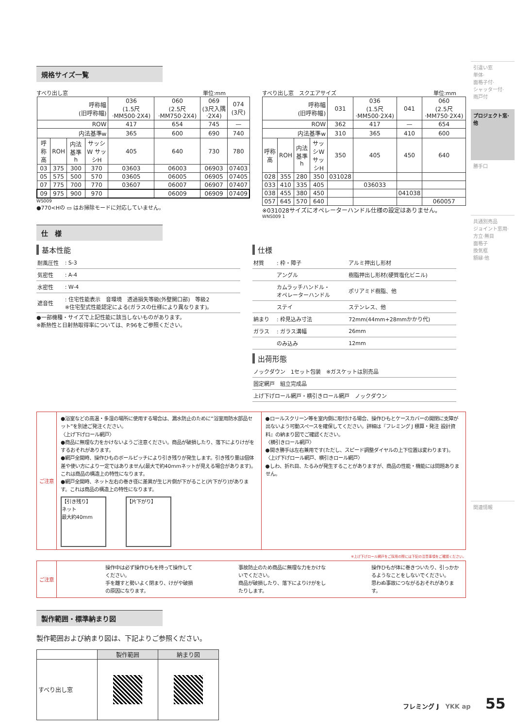規格サイズ一覧
すべり出し窓 単位:mm
| 呼称幅 (旧呼称幅) | | | | 036 (1.5尺·MM500·2X4) | 060 (2.5尺·MM750·2X4) | 069 (3尺入隅·2X4) | 074 (3尺) |
| --- | --- | --- | --- | --- | --- | --- | --- |
| ROW | | | | 417 | 654 | 745 | — |
| 内法基準w | | | | 365 | 600 | 690 | 740 |
| 呼称高 | ROH | 内法基準h | サッシW サッシH | 405 | 640 | 730 | 780 |
| 03 | 375 | 300 | 370 | 03603 | 06003 | 06903 | 07403 |
| 05 | 575 | 500 | 570 | 03605 | 06005 | 06905 | 07405 |
| 07 | 775 | 700 | 770 | 03607 | 06007 | 06907 | 07407 |
| 09 | 975 | 900 | 970 | | 06009 | 06909 | 07409 |
WS009
●770<Hの ▭ はお掃除モードに対応していません。
すべり出し窓　スクエアサイズ 単位:mm
| 呼称幅 (旧呼称幅) | | | | 031 | 036 (1.5尺·MM500·2X4) | 041 | 060 (2.5尺·MM750·2X4) |
| --- | --- | --- | --- | --- | --- | --- | --- |
| ROW | | | | 362 | 417 | — | 654 |
| 内法基準w | | | | 310 | 365 | 410 | 600 |
| 呼称高 | ROH | 内法基準h | サッシW サッシH | 350 | 405 | 450 | 640 |
| 028 | 355 | 280 | 350 | 031028 | | | |
| 033 | 410 | 335 | 405 | | 036033 | | |
| 038 | 455 | 380 | 450 | | | 041038 | |
| 057 | 645 | 570 | 640 | | | | 060057 |
※031028サイズにオペレーターハンドル仕様の設定はありません。
WNS009 1
仕　様
基本性能
| 耐風圧性 | : S-3 |
| 気密性 | : A-4 |
| 水密性 | : W-4 |
| 遮音性 | : 住宅性能表示 音環境 透過損失等級(外壁開口部) 等級2 ※住宅型式性能認定による(ガラスの仕様により異なります)。 |
●一部機種・サイズで上記性能に該当しないものがあります。
※断熱性と日射熱取得率については、P.96をご参照ください。
仕様
| 材質 | : 枠・障子 | アルミ押出し形材 |
| | アングル | 樹脂押出し形材(硬質塩化ビニル) |
| | カムラッチハンドル・ オペレーターハンドル | ポリアミド樹脂、他 |
| | ステイ | ステンレス、他 |
| 納まり | : 枠見込み寸法 | 72mm(44mm+28mmかかり代) |
| ガラス | : ガラス溝幅 | 26mm |
| | のみ込み | 12mm |
出荷形態
| ノックダウン 1セット包装 ※ガスケットは別売品 |
| 固定網戸 組立完成品 |
| 上げ下げロール網戸・横引きロール網戸 ノックダウン |
ご注意
●浴室などの高温・多湿の場所に使用する場合は、漏水防止のために“浴室用防水部品セット”を別途ご発注ください。
〈上げ下げロール網戸〉
●商品に無理な力をかけないようご注意ください。商品が破損したり、落下によりけがをするおそれがあります。
●網戸全開時、操作ひものボールピッチにより引き残りが発生します。引き残り量は個体差や使い方により一定ではありません(最大で約40mmネットが見える場合があります)。これは商品の構造上の特性になります。
●網戸全開時、ネット左右の巻き径に差異が生じ片側が下がること(片下がり)があります。これは商品の構造上の特性になります。
【引き残り】
ネット
最大約40mm
【片下がり】
●ロールスクリーン等を室内側に取付ける場合、操作ひもとケースカバーの開閉に支障が出ないよう可動スペースを確保してください。詳細は『フレミング J 積算・発注 設計資料』の納まり図でご確認ください。
〈横引きロール網戸〉
●開き勝手は左右兼用です(ただし、スピード調整ダイヤルの上下位置は変わります)。
〈上げ下げロール網戸、横引きロール網戸〉
●しわ、折れ目、たるみが発生することがありますが、商品の性能・機能には問題ありません。
※上げ下げロール網戸をご採用の際には下記の注意事項をご確認ください。
ご注意
操作中は必ず操作ひもを持って操作してください。
手を離すと勢いよく閉まり、けがや破損の原因になります。
事故防止のため商品に無理な力をかけないでください。
商品が破損したり、落下によりけがをしたりします。
操作ひもが体に巻きついたり、引っかかるようなことをしないでください。
思わぬ事故につながるおそれがあります。
製作範囲・標準納まり図
製作範囲および納まり図は、下記よりご参照ください。
| | 製作範囲 | 納まり図 |
| --- | --- | --- |
| すべり出し窓 | | |
引違い窓
単体·
面格子付·
シャッター付·
雨戸付
プロジェクト窓·
他
勝手口
共通別売品
ジョイント窓用·
方立·無目
面格子
換気框
額縁·他
関連情報
フレミング J　YKK ap 55